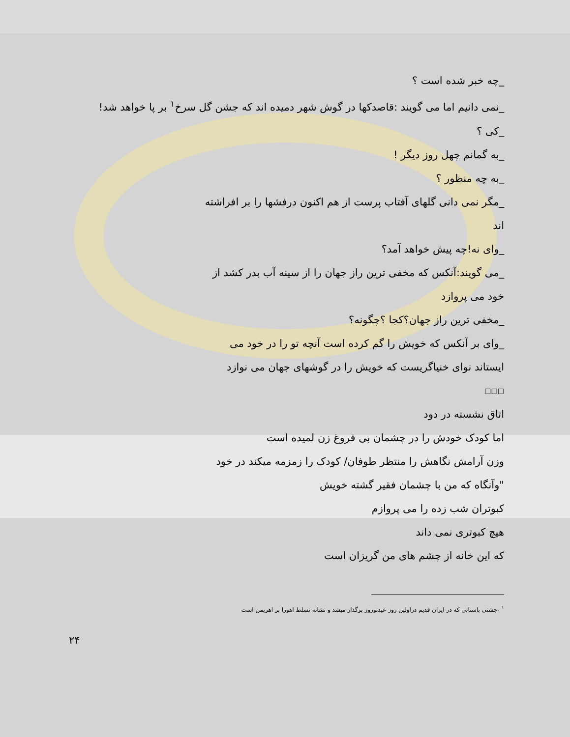_چه خبر شده است ؟
_نمی دانیم اما می گویند :قاصدکها در گوش شهر دمیده اند که جشن گل سرخ<sup>۱</sup> بر پا خواهد شد!
_کی ؟
_به گمانم چهل روز دیگر !
_به چه منظور ؟
_مگر نمی دانی گلهای آفتاب پرست از هم اکنون درفشها را بر افراشته
اند
_وای نه!چه پیش خواهد آمد؟
_می گویند:آنکس که مخفی ترین راز جهان را از سینه آب بدر کشد از
خود می پروازد
_مخفی ترین راز جهان؟کجا ؟چگونه؟
_وای بر آنکس که خویش را گم کرده است آنچه تو را در خود می
ایستاند نوای خنیاگریست که خویش را در گوشهای جهان می نوازد
□□□
اتاق نشسته در دود
اما کودک خودش را در چشمان بی فروغ زن لمیده است
وزن آرامش نگاهش را منتظر طوفان/ کودک را زمزمه میکند در خود
"وآنگاه که من با چشمان فقیر گشته خویش
کبوتران شب زده را می پروازم
هیچ کبوتری نمی داند
که این خانه از چشم های من گریزان است
<sup>۱</sup> -جشنی باستانی که در ایران قدیم دراولین روز عیدنوروز برگذار میشد و نشانه تسلط اهورا بر اهریمن است
۲۴